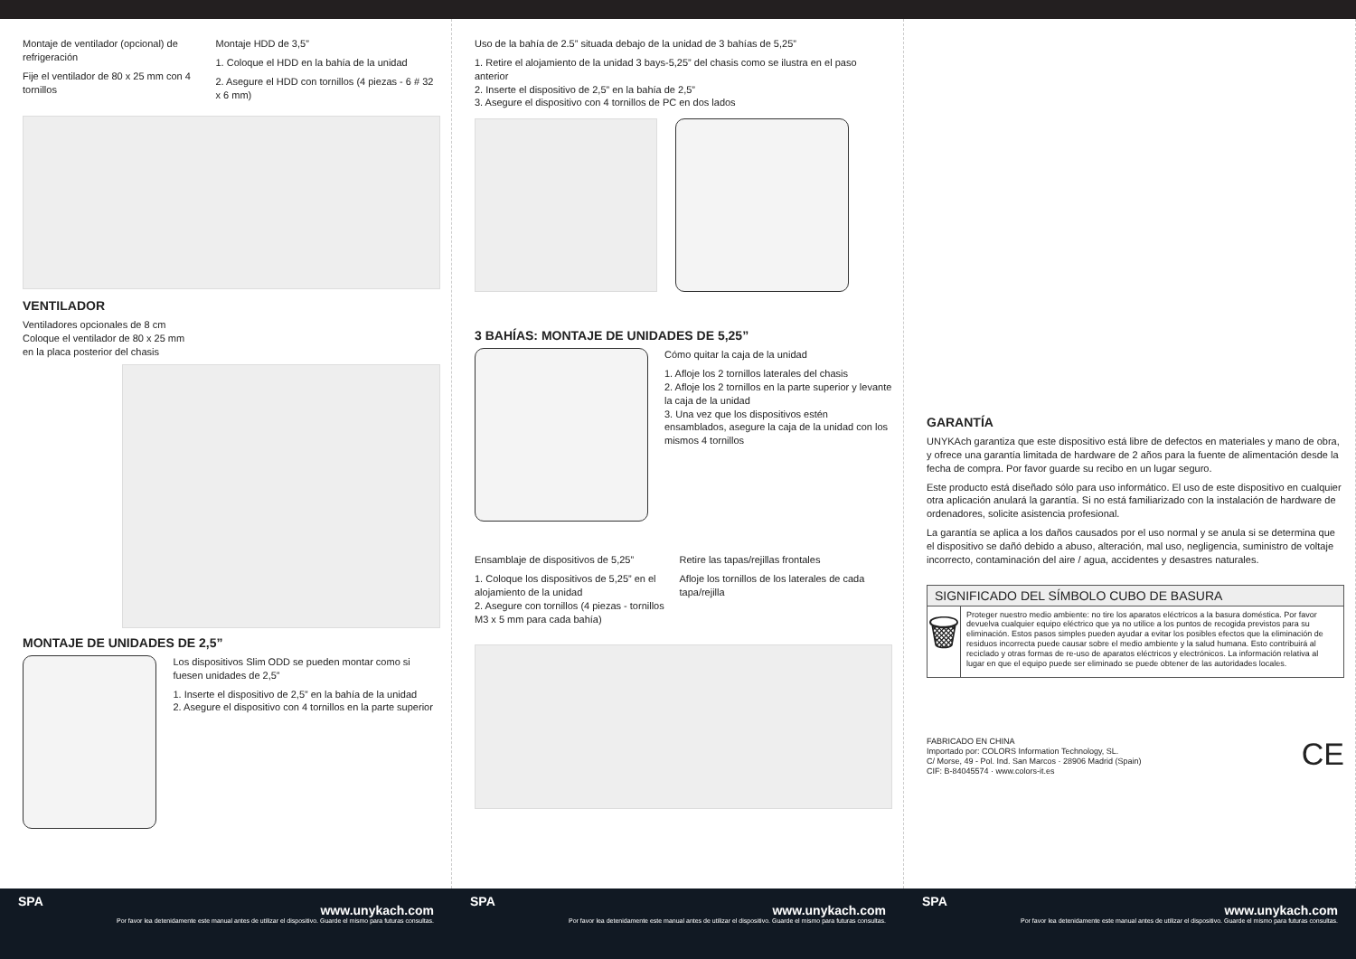Montaje de ventilador (opcional) de refrigeración
Fije el ventilador de 80 x 25 mm con 4 tornillos
Montaje HDD de 3,5”
1. Coloque el HDD en la bahía de la unidad
2. Asegure el HDD con tornillos (4 piezas - 6 # 32 x 6 mm)
VENTILADOR
Ventiladores opcionales de 8 cm
Coloque el ventilador de 80 x 25 mm
en la placa posterior del chasis
MONTAJE DE UNIDADES DE 2,5”
Los dispositivos Slim ODD se pueden montar como si fuesen unidades de 2,5”
1. Inserte el dispositivo de 2,5” en la bahía de la unidad
2. Asegure el dispositivo con 4 tornillos en la parte superior
Uso de la bahía de 2.5” situada debajo de la unidad de 3 bahías de 5,25”
1. Retire el alojamiento de la unidad 3 bays-5,25” del chasis como se ilustra en el paso anterior
2. Inserte el dispositivo de 2,5” en la bahía de 2,5”
3. Asegure el dispositivo con 4 tornillos de PC en dos lados
3 BAHÍAS: MONTAJE DE UNIDADES DE 5,25”
Cómo quitar la caja de la unidad
1. Afloje los 2 tornillos laterales del chasis
2. Afloje los 2 tornillos en la parte superior y levante la caja de la unidad
3. Una vez que los dispositivos estén ensamblados, asegure la caja de la unidad con los mismos 4 tornillos
Ensamblaje de dispositivos de 5,25”
1. Coloque los dispositivos de 5,25” en el alojamiento de la unidad
2. Asegure con tornillos (4 piezas - tornillos M3 x 5 mm para cada bahía)
Retire las tapas/rejillas frontales
Afloje los tornillos de los laterales de cada tapa/rejilla
GARANTÍA
UNYKAch garantiza que este dispositivo está libre de defectos en materiales y mano de obra, y ofrece una garantía limitada de hardware de 2 años para la fuente de alimentación desde la fecha de compra. Por favor guarde su recibo en un lugar seguro.
Este producto está diseñado sólo para uso informático. El uso de este dispositivo en cualquier otra aplicación anulará la garantía. Si no está familiarizado con la instalación de hardware de ordenadores, solicite asistencia profesional.
La garantía se aplica a los daños causados por el uso normal y se anula si se determina que el dispositivo se dañó debido a abuso, alteración, mal uso, negligencia, suministro de voltaje incorrecto, contaminación del aire / agua, accidentes y desastres naturales.
SIGNIFICADO DEL SÍMBOLO CUBO DE BASURA
🗑
Proteger nuestro medio ambiente: no tire los aparatos eléctricos a la basura doméstica. Por favor devuelva cualquier equipo eléctrico que ya no utilice a los puntos de recogida previstos para su eliminación. Estos pasos simples pueden ayudar a evitar los posibles efectos que la eliminación de residuos incorrecta puede causar sobre el medio ambiente y la salud humana. Esto contribuirá al reciclado y otras formas de re-uso de aparatos eléctricos y electrónicos. La información relativa al lugar en que el equipo puede ser eliminado se puede obtener de las autoridades locales.
FABRICADO EN CHINA
Importado por: COLORS Information Technology, SL.
C/ Morse, 49 - Pol. Ind. San Marcos · 28906 Madrid (Spain)
CIF: B-84045574 · www.colors-it.es
CE
SPA www.unykach.com
Por favor lea detenidamente este manual antes de utilizar el dispositivo. Guarde el mismo para futuras consultas.
SPA www.unykach.com
Por favor lea detenidamente este manual antes de utilizar el dispositivo. Guarde el mismo para futuras consultas.
SPA www.unykach.com
Por favor lea detenidamente este manual antes de utilizar el dispositivo. Guarde el mismo para futuras consultas.